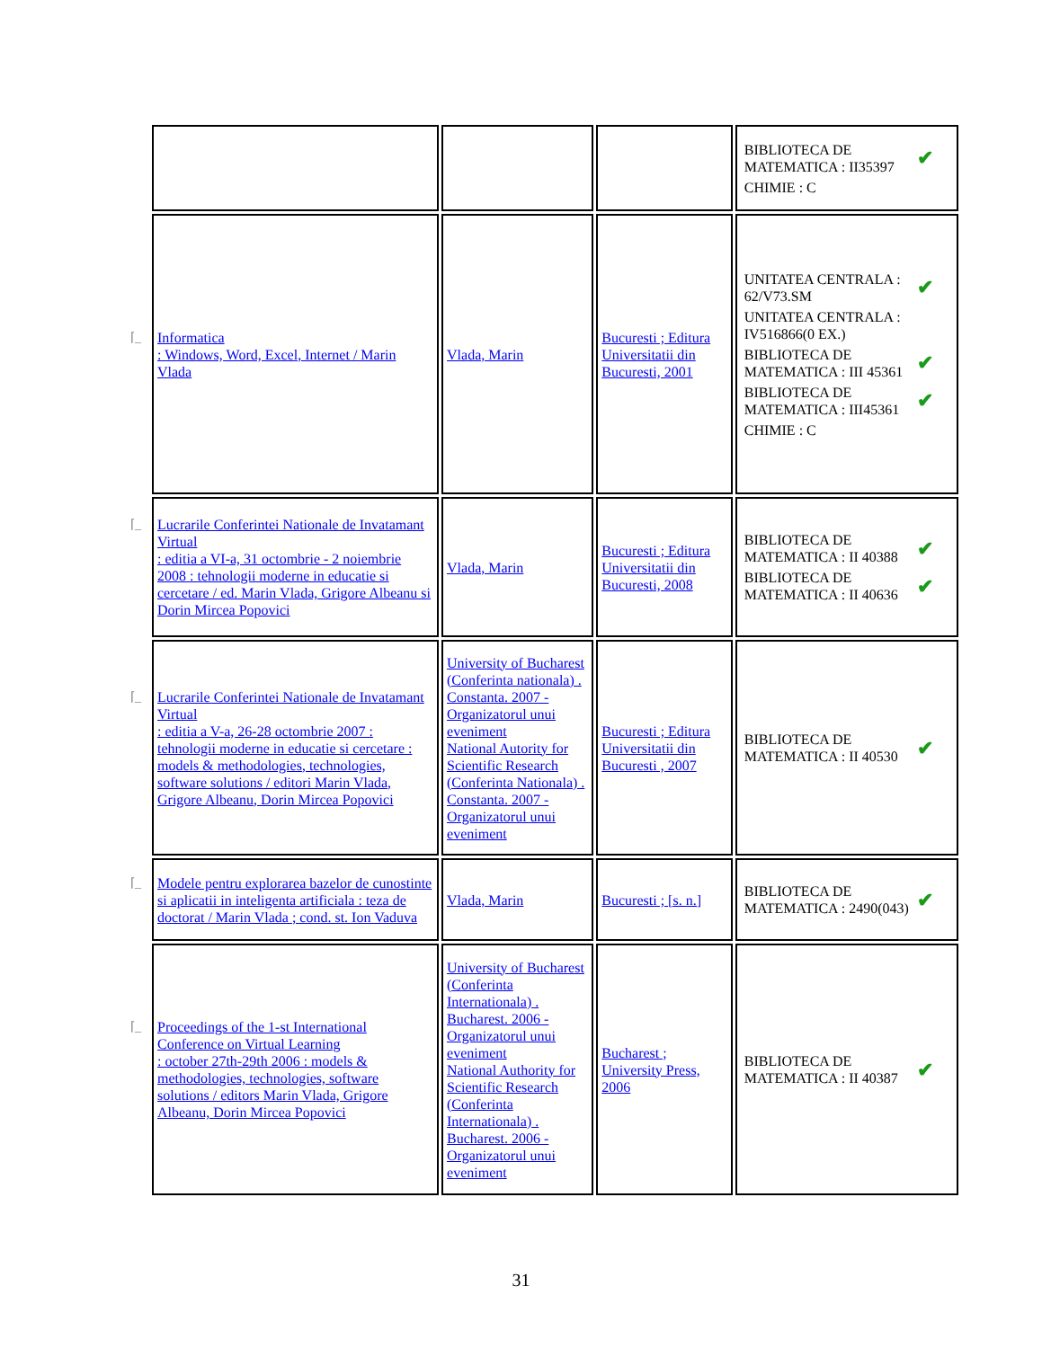| | | | BIBLIOTECA DE MATEMATICA : II35397 ✔ CHIMIE : C |
| ⌈_ Informatica : Windows, Word, Excel, Internet / Marin Vlada | Vlada, Marin | Bucuresti ; Editura Universitatii din Bucuresti, 2001 | UNITATEA CENTRALA : 62/V73.SM ✔ UNITATEA CENTRALA : IV516866(0 EX.) BIBLIOTECA DE MATEMATICA : III 45361 ✔ BIBLIOTECA DE MATEMATICA : III45361 ✔ CHIMIE : C |
| ⌈_ Lucrarile Conferintei Nationale de Invatamant Virtual : editia a VI-a, 31 octombrie - 2 noiembrie 2008 : tehnologii moderne in educatie si cercetare / ed. Marin Vlada, Grigore Albeanu si Dorin Mircea Popovici | Vlada, Marin | Bucuresti ; Editura Universitatii din Bucuresti, 2008 | BIBLIOTECA DE MATEMATICA : II 40388 ✔ BIBLIOTECA DE MATEMATICA : II 40636 ✔ |
| ⌈_ Lucrarile Conferintei Nationale de Invatamant Virtual : editia a V-a, 26-28 octombrie 2007 : tehnologii moderne in educatie si cercetare : models & methodologies, technologies, software solutions / editori Marin Vlada, Grigore Albeanu, Dorin Mircea Popovici | University of Bucharest (Conferinta nationala) . Constanta. 2007 - Organizatorul unui eveniment National Autority for Scientific Research (Conferinta Nationala) . Constanta. 2007 - Organizatorul unui eveniment | Bucuresti ; Editura Universitatii din Bucuresti , 2007 | BIBLIOTECA DE MATEMATICA : II 40530 ✔ |
| ⌈_ Modele pentru explorarea bazelor de cunostinte si aplicatii in inteligenta artificiala : teza de doctorat / Marin Vlada ; cond. st. Ion Vaduva | Vlada, Marin | Bucuresti ; [s. n.] | BIBLIOTECA DE MATEMATICA : 2490(043) ✔ |
| ⌈_ Proceedings of the 1-st International Conference on Virtual Learning : october 27th-29th 2006 : models & methodologies, technologies, software solutions / editors Marin Vlada, Grigore Albeanu, Dorin Mircea Popovici | University of Bucharest (Conferinta Internationala) . Bucharest. 2006 - Organizatorul unui eveniment National Authority for Scientific Research (Conferinta Internationala) . Bucharest. 2006 - Organizatorul unui eveniment | Bucharest ; University Press, 2006 | BIBLIOTECA DE MATEMATICA : II 40387 ✔ |
31